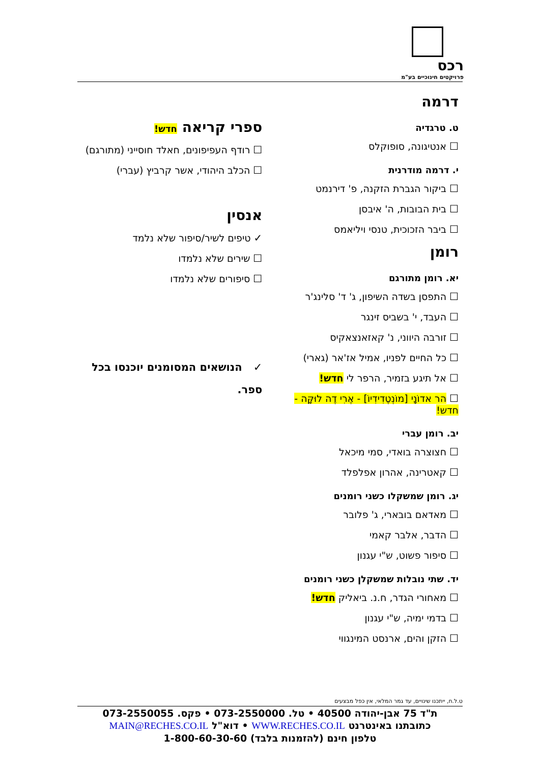רכס
פרויקטים חינוכיים בע"מ
דרמה
ט. טרגדיה
☐אנטיגונה, סופוקלס
י. דרמה מודרנית
☐ביקור הגברת הזקנה, פ' דירנמט
☐בית הבובות, ה' איבסן
☐ביבר הזכוכית, טנסי ויליאמס
רומן
יא. רומן מתורגם
☐התפסן בשדה השיפון, ג' ד' סלינג'ר
☐העבד, י' בשביס זינגר
☐זורבה היווני, נ' קאזאנצאקיס
☐כל החיים לפניו, אמיל אז'אר (גארי)
☐אל תיגע בזמיר, הרפר לי חדש!
☐הר אדוֹנָי [מוֹנְטֶדִידִיוֹ] - אֶרִי דֶה לוּקָּה - חדש!
יב. רומן עברי
☐חצוצרה בואדי, סמי מיכאל
☐קאטרינה, אהרון אפלפלד
יג. רומן שמשקלו כשני רומנים
☐מאדאם בובארי, ג' פלובר
☐הדבר, אלבר קאמי
☐סיפור פשוט, ש"י עגנון
יד. שתי נובלות שמשקלן כשני רומנים
☐מאחורי הגדר, ח.נ. ביאליק חדש!
☐בדמי ימיה, ש"י עגנון
☐הזקן והים, ארנסט המינגווי
ספרי קריאה חדש!
☐רודף העפיפונים, חאלד חוסייני (מתורגם)
☐הכלב היהודי, אשר קרביץ (עברי)
אנסין
✓טיפים לשיר/סיפור שלא נלמד
☐שירים שלא נלמדו
☐סיפורים שלא נלמדו
✓ הנושאים המסומנים יוכנסו בכל ספר.
ט.ל.ח, ייתכנו שינויים, עד גמר המלאי, אין כפל מבצעים
ת"ד 75 אבן-יהודה 40500 • טל. 073-2550000 • פקס. 073-2550055
כתובתנו באינטרנט WWW.RECHES.CO.IL • דוא"ל MAIN@RECHES.CO.IL
טלפון חינם (להזמנות בלבד) 1-800-60-30-60